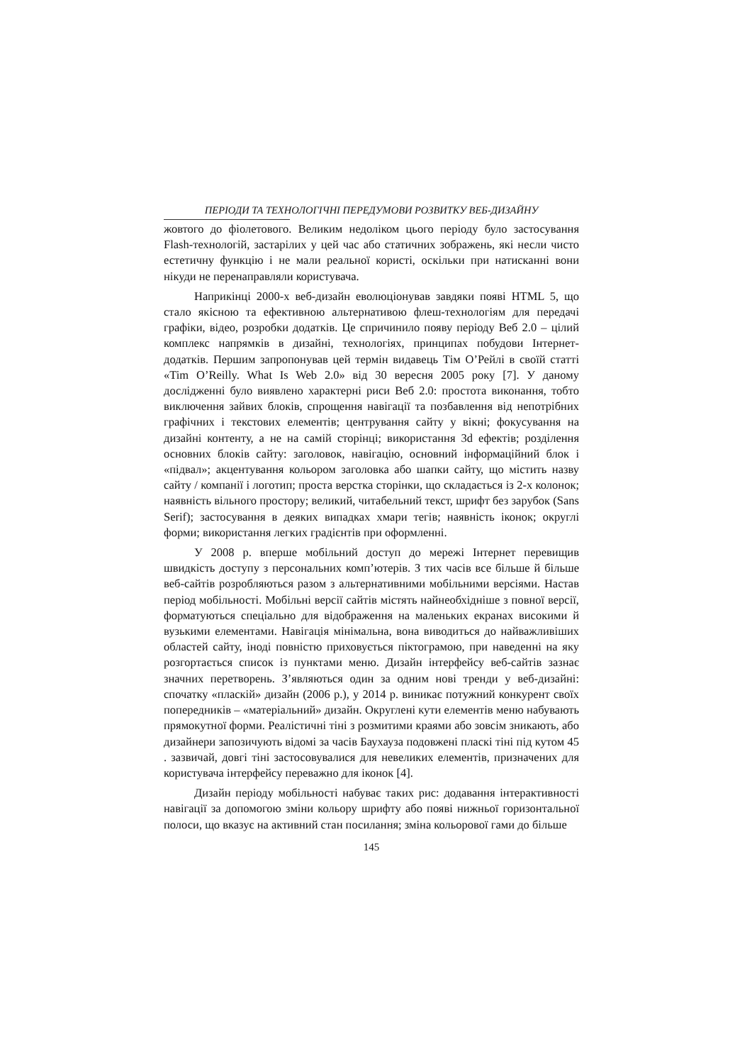ПЕРІОДИ ТА ТЕХНОЛОГІЧНІ ПЕРЕДУМОВИ РОЗВИТКУ ВЕБ-ДИЗАЙНУ
жовтого до фіолетового. Великим недоліком цього періоду було застосування Flash-технологій, застарілих у цей час або статичних зображень, які несли чисто естетичну функцію і не мали реальної користі, оскільки при натисканні вони нікуди не перенаправляли користувача.
Наприкінці 2000-х веб-дизайн еволюціонував завдяки появі HTML 5, що стало якісною та ефективною альтернативою флеш-технологіям для передачі графіки, відео, розробки додатків. Це спричинило появу періоду Веб 2.0 – цілий комплекс напрямків в дизайні, технологіях, принципах побудови Інтернет-додатків. Першим запропонував цей термін видавець Тім О’Рейлі в своїй статті «Tim O’Reilly. What Is Web 2.0» від 30 вересня 2005 року [7]. У даному дослідженні було виявлено характерні риси Веб 2.0: простота виконання, тобто виключення зайвих блоків, спрощення навігації та позбавлення від непотрібних графічних і текстових елементів; центрування сайту у вікні; фокусування на дизайні контенту, а не на самій сторінці; використання 3d ефектів; розділення основних блоків сайту: заголовок, навігацію, основний інформаційний блок і «підвал»; акцентування кольором заголовка або шапки сайту, що містить назву сайту / компанії і логотип; проста верстка сторінки, що складається із 2-х колонок; наявність вільного простору; великий, читабельний текст, шрифт без зарубок (Sans Serif); застосування в деяких випадках хмари тегів; наявність іконок; округлі форми; використання легких градієнтів при оформленні.
У 2008 р. вперше мобільний доступ до мережі Інтернет перевищив швидкість доступу з персональних комп’ютерів. З тих часів все більше й більше веб-сайтів розробляються разом з альтернативними мобільними версіями. Настав період мобільності. Мобільні версії сайтів містять найнеобхідніше з повної версії, форматуються спеціально для відображення на маленьких екранах високими й вузькими елементами. Навігація мінімальна, вона виводиться до найважливіших областей сайту, іноді повністю приховується піктограмою, при наведенні на яку розгортається список із пунктами меню. Дизайн інтерфейсу веб-сайтів зазнає значних перетворень. З’являються один за одним нові тренди у веб-дизайні: спочатку «пласкій» дизайн (2006 р.), у 2014 р. виникає потужний конкурент своїх попередників – «матеріальний» дизайн. Округлені кути елементів меню набувають прямокутної форми. Реалістичні тіні з розмитими краями або зовсім зникають, або дизайнери запозичують відомі за часів Баухауза подовжені пласкі тіні під кутом 45 . зазвичай, довгі тіні застосовувалися для невеликих елементів, призначених для користувача інтерфейсу переважно для іконок [4].
Дизайн періоду мобільності набуває таких рис: додавання інтерактивності навігації за допомогою зміни кольору шрифту або появі нижньої горизонтальної полоси, що вказує на активний стан посилання; зміна кольорової гами до більше
145